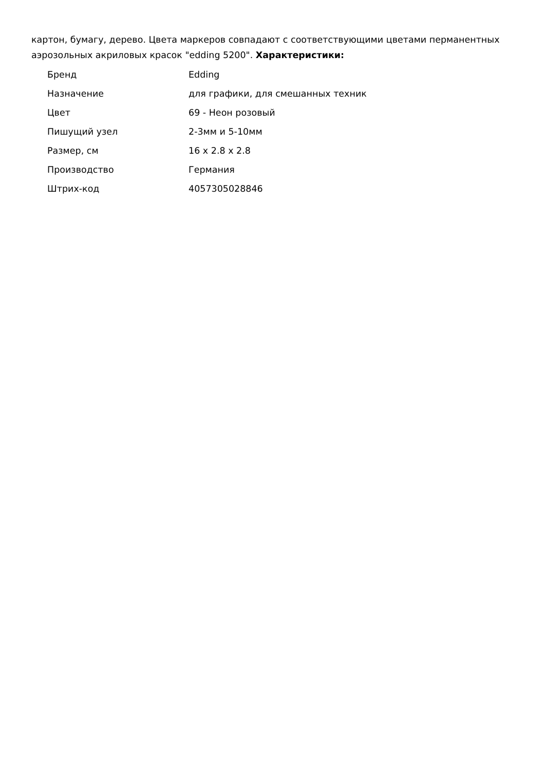картон, бумагу, дерево. Цвета маркеров совпадают с соответствующими цветами перманентных аэрозольных акриловых красок "edding 5200". Характеристики:
| Бренд | Edding |
| Назначение | для графики, для смешанных техник |
| Цвет | 69 - Неон розовый |
| Пишущий узел | 2-3мм и 5-10мм |
| Размер, см | 16 x 2.8 x 2.8 |
| Производство | Германия |
| Штрих-код | 4057305028846 |